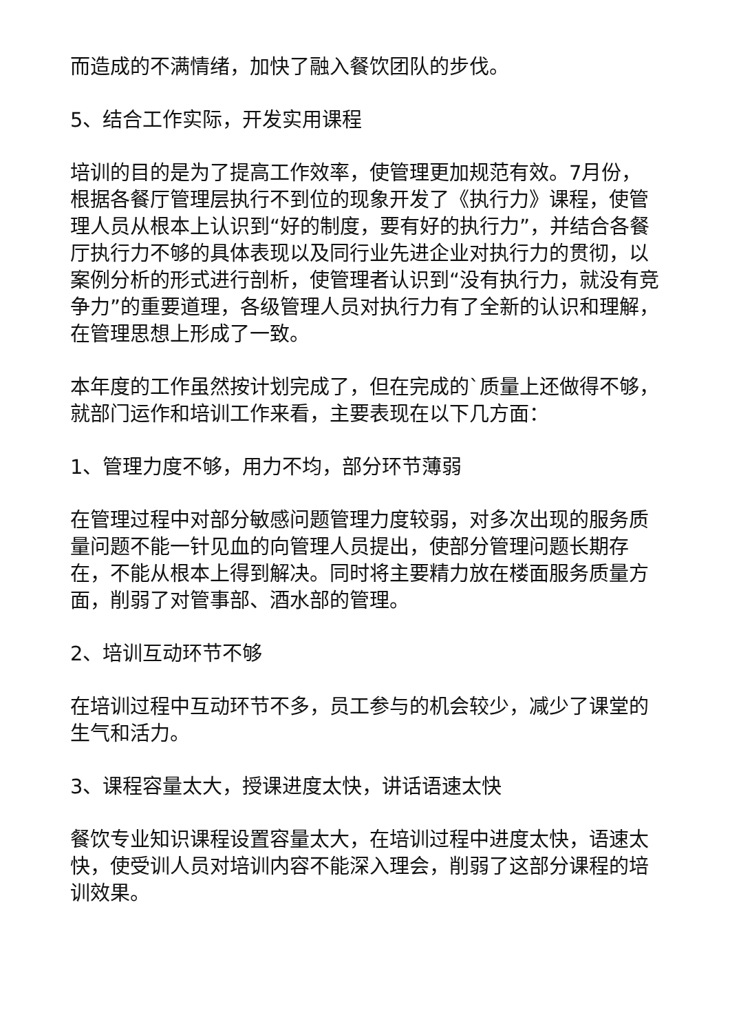而造成的不满情绪，加快了融入餐饮团队的步伐。
5、结合工作实际，开发实用课程
培训的目的是为了提高工作效率，使管理更加规范有效。7月份，根据各餐厅管理层执行不到位的现象开发了《执行力》课程，使管理人员从根本上认识到“好的制度，要有好的执行力”，并结合各餐厅执行力不够的具体表现以及同行业先进企业对执行力的贯彻，以案例分析的形式进行剖析，使管理者认识到“没有执行力，就没有竞争力”的重要道理，各级管理人员对执行力有了全新的认识和理解，在管理思想上形成了一致。
本年度的工作虽然按计划完成了，但在完成的`质量上还做得不够，就部门运作和培训工作来看，主要表现在以下几方面：
1、管理力度不够，用力不均，部分环节薄弱
在管理过程中对部分敏感问题管理力度较弱，对多次出现的服务质量问题不能一针见血的向管理人员提出，使部分管理问题长期存在，不能从根本上得到解决。同时将主要精力放在楼面服务质量方面，削弱了对管事部、酒水部的管理。
2、培训互动环节不够
在培训过程中互动环节不多，员工参与的机会较少，减少了课堂的生气和活力。
3、课程容量太大，授课进度太快，讲话语速太快
餐饮专业知识课程设置容量太大，在培训过程中进度太快，语速太快，使受训人员对培训内容不能深入理会，削弱了这部分课程的培训效果。